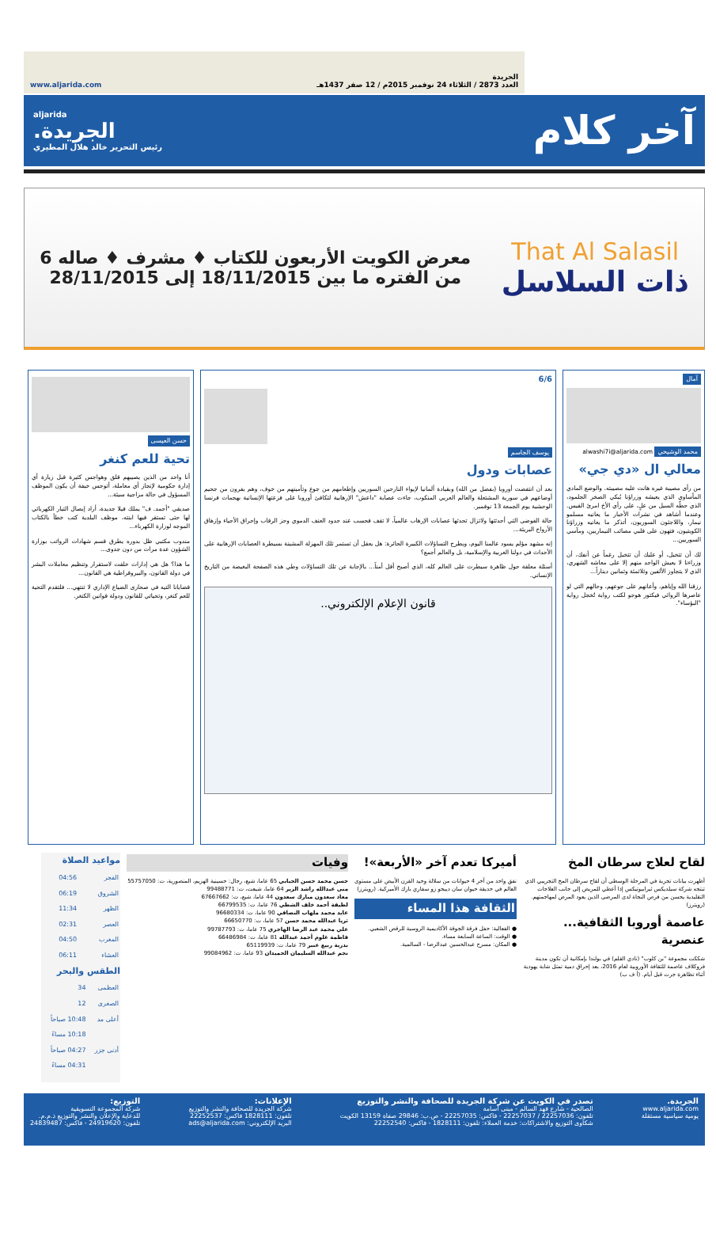الجريدة
العدد 2873 / الثلاثاء 24 نوفمبر 2015م / 12 صفر 1437هـ www.aljarida.com
آخر كلام
aljarida
الجريدة.
رئيس التحرير خالد هلال المطيري
That Al Salasil
ذات السلاسل
معرض الكويت الأربعون للكتاب ♦ مشرف ♦ صاله 6
من الفتره ما بين 18/11/2015 إلى 28/11/2015
آمال محمد الوشيحي alwashi7i@aljarida.com
معالي ال «دي جي»
من رأى مصيبة غيره هانت عليه مصيبته. والوضع المادي المأساوي الذي يعيشه وزراؤنا يُبكي الصخر الجلمود، الذي حطّه السيل من علٍ، على رأي الأخ امرئ القيس. وعندما أشاهد في نشرات الأخبار ما يعانيه مسلمو نيمار، واللاجئون السوريون، أتذكر ما يعانيه وزراؤنا الكويتيون، فتهون على قلبي مصائب النيماريين، ومآسي السوريين...
لك أن تتخيل، أو عليك أن تتخيل رغماً عن أنفك، أن وزراءنا لا يعيش الواحد منهم إلا على معاشه الشهري، الذي لا يتجاوز الألفين وثلاثمئة وثمانين ديناراً...
رزقنا الله وإياهم، وأعانهم على جوعهم، وحالهم التي لو عاصرها الروائي فيكتور هوجو لكتب رواية تُخجل رواية "البؤساء".
6/6
يوسف الجاسم
عصابات ودول
بعد أن انتفضت أوروبا (بفضل من الله) وبقيادة ألمانيا لإيواء النازحين السوريين وإطعامهم من جوع وتأمينهم من خوف، وهم يفرون من جحيم أوضاعهم في سورية المشتعلة والعالم العربي المنكوب، جاءت عصابة "داعش" الإرهابية لتكافئ أوروبا على فزعتها الإنسانية بهجمات فرنسا الوحشية يوم الجمعة 13 نوفمبر.
حالة الفوضى التي أحدثتها ولاتزال تحدثها عصابات الإرهاب عالمياً، لا تقف فحسب عند حدود العنف الدموي وحز الرقاب وإحراق الأحياء وإزهاق الأرواح البريئة...
إنه مشهد مؤلم يسود عالمنا اليوم، ويطرح التساؤلات الكبيرة الحائرة: هل يعقل أن تستمر تلك المهزلة المشينة بسيطرة العصابات الإرهابية على الأحداث في دولنا العربية والإسلامية، بل والعالم أجمع؟
أسئلة معلقة حول ظاهرة سيطرت على العالم كله، الذي أصبح أقل أمناً... بالإجابة عن تلك التساؤلات وطي هذه الصفحة البغيضة من التاريخ الإنساني.
قانون الإعلام الإلكتروني..
حسن العيسى
تحية للعم كنغر
أنا واحد من الذين يصيبهم قلق وهواجس كثيرة قبل زيارة أي إدارة حكومية لإنجاز أي معاملة، أتوجس خيفة أن يكون الموظف المسؤول في حالة مزاجية سيئة...
صديقي "أحمد. ف" يملك فيلا جديدة، أراد إيصال التيار الكهربائي لها حتى تستقر فيها ابنته، موظف البلدية كتب خطأ بالكتاب الموجه لوزارة الكهرباء...
مندوب مكتبي ظل بدوره يطرق قسم شهادات الرواتب بوزارة الشؤون عدة مرات من دون جدوى...
ما هذا؟ هل هي إدارات خلقت لاستقرار وتنظيم معاملات البشر في دولة القانون، والبيروقراطية هي القانون...
قضايانا التيه في صحارى الضياع الإداري لا تنتهي... فلتقدم التحية للعم كنغر، وتحياتي للقانون ودولة قوانين الكنغر.
لقاح لعلاج سرطان المخ
أظهرت بيانات تجربة في المرحلة الوسطى أن لقاح سرطان المخ التجريبي الذي تنتجه شركة سيلديكس ثيرابيوتيكس إذا أعطي للمريض إلى جانب العلاجات التقليدية يحسن من فرص النجاة لدى المرضى الذين يعود المرض لمهاجمتهم. (رويترز)
عاصمة أوروبا الثقافية... عنصرية
شككت مجموعة "بن كلوب" (نادي القلم) في بولندا بإمكانية أن تكون مدينة فروكلاف عاصمة للثقافة الأوروبية لعام 2016، بعد إحراق دمية تمثل شابة يهودية أثناء تظاهرة جرت قبل أيام. (أ ف ب)
أميركا تعدم آخر «الأربعة»!
نفق واحد من آخر 4 حيوانات من سلالة وحيد القرن الأبيض على مستوى العالم في حديقة حيوان سان دييجو زو سفاري بارك الأميركية. (رويترز)
الثقافة هذا المساء
● الفعالية: حفل فرقة الجوقة الأكاديمية الروسية للرقص الشعبي.
● الوقت: الساعة السابعة مساء.
● المكان: مسرح عبدالحسين عبدالرضا - السالمية.
وفيات
حسن محمد حسن الحبابي 65 عاما، شيع، رجال: حسينية الهزيم، المنصورية، ت: 55757050
منى عبدالله راشد الزير 64 عاما، شيعت، ت: 99488771
معاذ سعدون مبارك سعدون 44 عاما، شيع، ت: 67667662
لطيفة أحمد خلف الشطي 76 عاما، ت: 66799535
عايد محمد ملهاب النصافي 90 عاما، ت: 96680334
ثريا عبدالله محمد حسن 57 عاما، ت: 66650770
علي محمد عبد الرضا الهاجري 75 عاما، ت: 99787793
فاطمة غلوم أحمد عبدالله 81 عاما، ت: 66486984
بدرية ربيع عنبر 79 عاما، ت: 65119939
نجم عبدالله السليمان الحميدان 93 عاما، ت: 99084962
مواعيد الصلاة
| الفجر | 04:56 |
| الشروق | 06:19 |
| الظهر | 11:34 |
| العصر | 02:31 |
| المغرب | 04:50 |
| العشاء | 06:11 |
الطقس والبحر
| العظمى | 34 |
| الصغرى | 12 |
| أعلى مد | 10:48 صباحاً |
| | 10:18 مساءً |
| أدنى جزر | 04:27 صباحاً |
| | 04:31 مساءً |
الجريدة.
www.aljarida.com
يومية سياسية مستقلة
تصدر في الكويت عن شركة الجريدة للصحافة والنشر والتوزيع
الصالحية - شارع فهد السالم - مبنى أسامة
تلفون: 22257036 / 22257037 - فاكس: 22257035 - ص.ب: 29846 صفاة 13159 الكويت
شكاوى التوزيع والاشتراكات: خدمة العملاء: تلفون: 1828111 - فاكس: 22252540
الإعلانات:
شركة الجريدة للصحافة والنشر والتوزيع
تلفون: 1828111 فاكس: 22252537
البريد الإلكتروني: ads@aljarida.com
التوزيع:
شركة المجموعة التسويقية
للدعاية والإعلان والنشر والتوزيع ذ.م.م.
تلفون: 24919620 - فاكس: 24839487